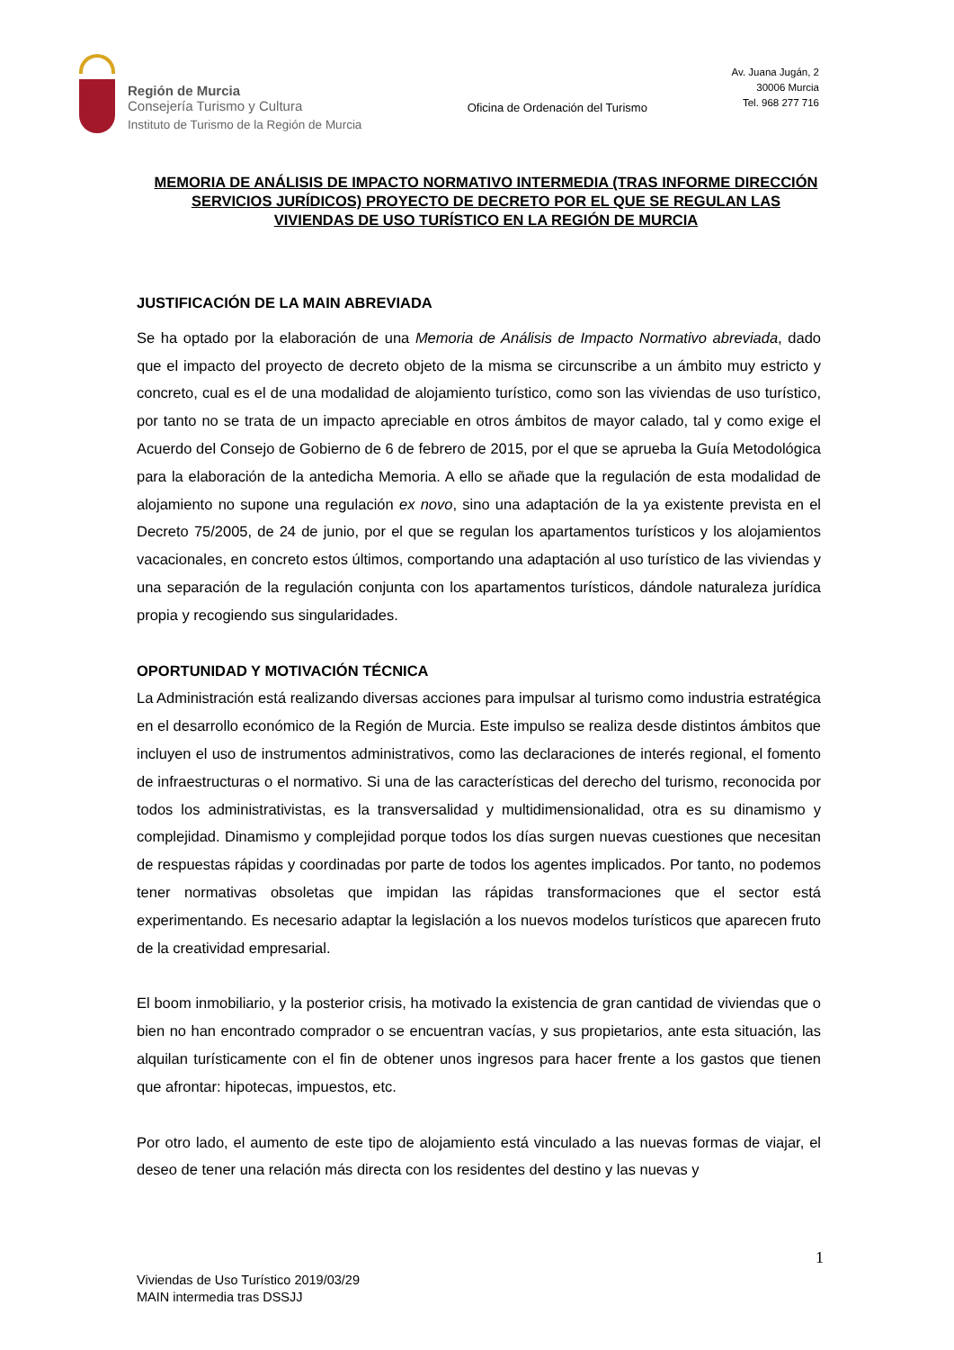Región de Murcia
Consejería Turismo y Cultura
Instituto de Turismo de la Región de Murcia
Oficina de Ordenación del Turismo
Av. Juana Jugán, 2
30006 Murcia
Tel. 968 277 716
MEMORIA DE ANÁLISIS DE IMPACTO NORMATIVO INTERMEDIA (TRAS INFORME DIRECCIÓN SERVICIOS JURÍDICOS) PROYECTO DE DECRETO POR EL QUE SE REGULAN LAS VIVIENDAS DE USO TURÍSTICO EN LA REGIÓN DE MURCIA
JUSTIFICACIÓN DE LA MAIN ABREVIADA
Se ha optado por la elaboración de una Memoria de Análisis de Impacto Normativo abreviada, dado que el impacto del proyecto de decreto objeto de la misma se circunscribe a un ámbito muy estricto y concreto, cual es el de una modalidad de alojamiento turístico, como son las viviendas de uso turístico, por tanto no se trata de un impacto apreciable en otros ámbitos de mayor calado, tal y como exige el Acuerdo del Consejo de Gobierno de 6 de febrero de 2015, por el que se aprueba la Guía Metodológica para la elaboración de la antedicha Memoria. A ello se añade que la regulación de esta modalidad de alojamiento no supone una regulación ex novo, sino una adaptación de la ya existente prevista en el Decreto 75/2005, de 24 de junio, por el que se regulan los apartamentos turísticos y los alojamientos vacacionales, en concreto estos últimos, comportando una adaptación al uso turístico de las viviendas y una separación de la regulación conjunta con los apartamentos turísticos, dándole naturaleza jurídica propia y recogiendo sus singularidades.
OPORTUNIDAD Y MOTIVACIÓN TÉCNICA
La Administración está realizando diversas acciones para impulsar al turismo como industria estratégica en el desarrollo económico de la Región de Murcia. Este impulso se realiza desde distintos ámbitos que incluyen el uso de instrumentos administrativos, como las declaraciones de interés regional, el fomento de infraestructuras o el normativo. Si una de las características del derecho del turismo, reconocida por todos los administrativistas, es la transversalidad y multidimensionalidad, otra es su dinamismo y complejidad. Dinamismo y complejidad porque todos los días surgen nuevas cuestiones que necesitan de respuestas rápidas y coordinadas por parte de todos los agentes implicados. Por tanto, no podemos tener normativas obsoletas que impidan las rápidas transformaciones que el sector está experimentando. Es necesario adaptar la legislación a los nuevos modelos turísticos que aparecen fruto de la creatividad empresarial.
El boom inmobiliario, y la posterior crisis, ha motivado la existencia de gran cantidad de viviendas que o bien no han encontrado comprador o se encuentran vacías, y sus propietarios, ante esta situación, las alquilan turísticamente con el fin de obtener unos ingresos para hacer frente a los gastos que tienen que afrontar: hipotecas, impuestos, etc.
Por otro lado, el aumento de este tipo de alojamiento está vinculado a las nuevas formas de viajar, el deseo de tener una relación más directa con los residentes del destino y las nuevas y
1
Viviendas de Uso Turístico 2019/03/29
MAIN intermedia tras DSSJJ